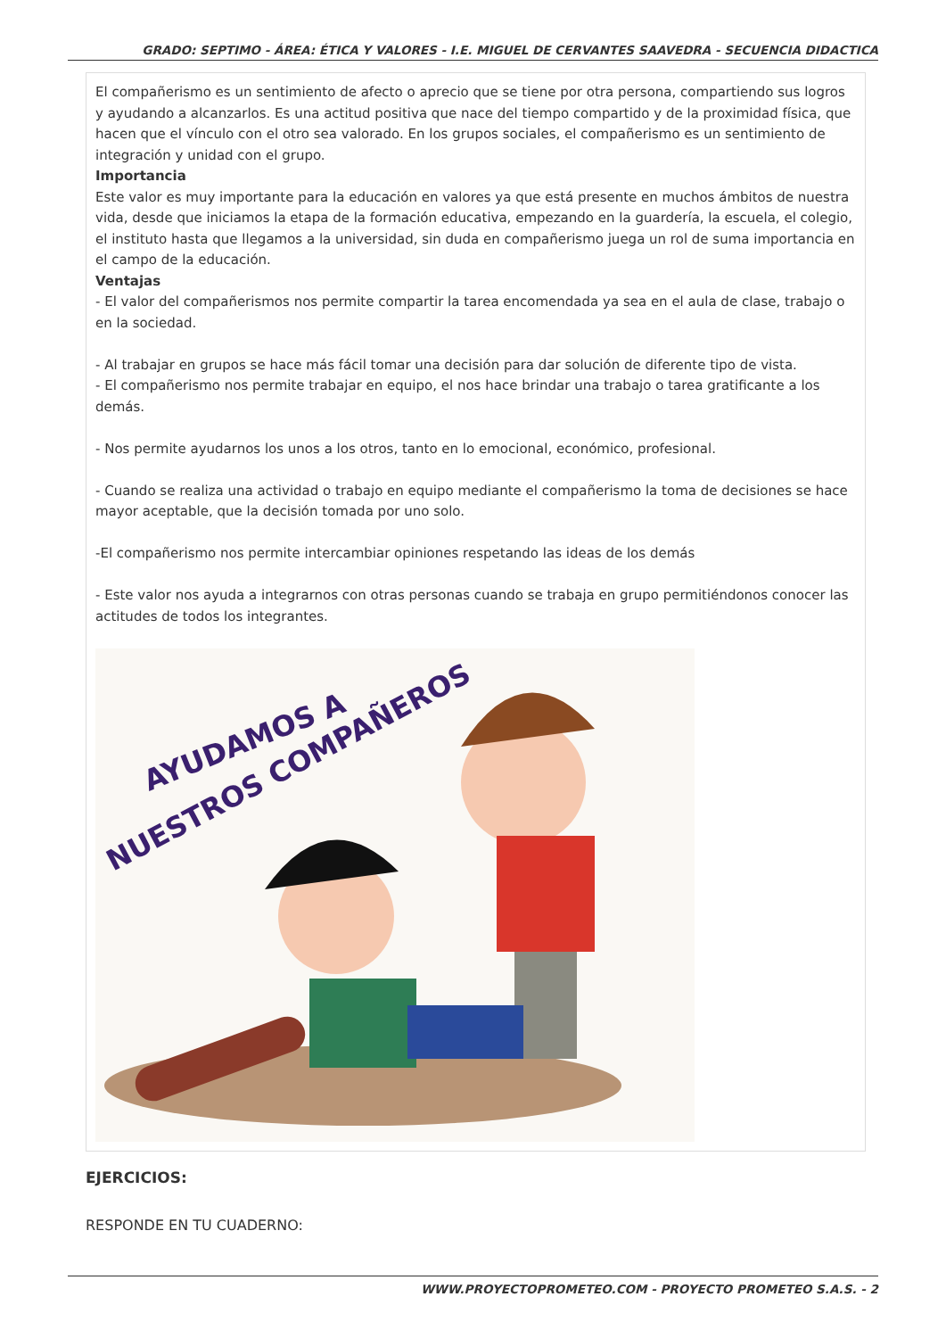GRADO: SEPTIMO - ÁREA: ÉTICA Y VALORES - I.E. MIGUEL DE CERVANTES SAAVEDRA - SECUENCIA DIDACTICA
El compañerismo es un sentimiento de afecto o aprecio que se tiene por otra persona, compartiendo sus logros y ayudando a alcanzarlos. Es una actitud positiva que nace del tiempo compartido y de la proximidad física, que hacen que el vínculo con el otro sea valorado. En los grupos sociales, el compañerismo es un sentimiento de integración y unidad con el grupo.
Importancia
Este valor es muy importante para la educación en valores ya que está presente en muchos ámbitos de nuestra vida, desde que iniciamos la etapa de la formación educativa, empezando en la guardería, la escuela, el colegio, el instituto hasta que llegamos a la universidad, sin duda en compañerismo juega un rol de suma importancia en el campo de la educación.
Ventajas
- El valor del compañerismos nos permite compartir la tarea encomendada ya sea en el aula de clase, trabajo o en la sociedad.
- Al trabajar en grupos se hace más fácil tomar una decisión para dar solución de diferente tipo de vista.
- El compañerismo nos permite trabajar en equipo, el nos hace brindar una trabajo o tarea gratificante a los demás.
- Nos permite ayudarnos los unos a los otros, tanto en lo emocional, económico, profesional.
- Cuando se realiza una actividad o trabajo en equipo mediante el compañerismo la toma de decisiones se hace mayor aceptable, que la decisión tomada por uno solo.
-El compañerismo nos permite intercambiar opiniones respetando las ideas de los demás
- Este valor nos ayuda a integrarnos con otras personas cuando se trabaja en grupo permitiéndonos conocer las actitudes de todos los integrantes.
AYUDAMOS A
NUESTROS COMPAÑEROS
EJERCICIOS:
RESPONDE EN TU CUADERNO:
WWW.PROYECTOPROMETEO.COM - PROYECTO PROMETEO S.A.S. - 2